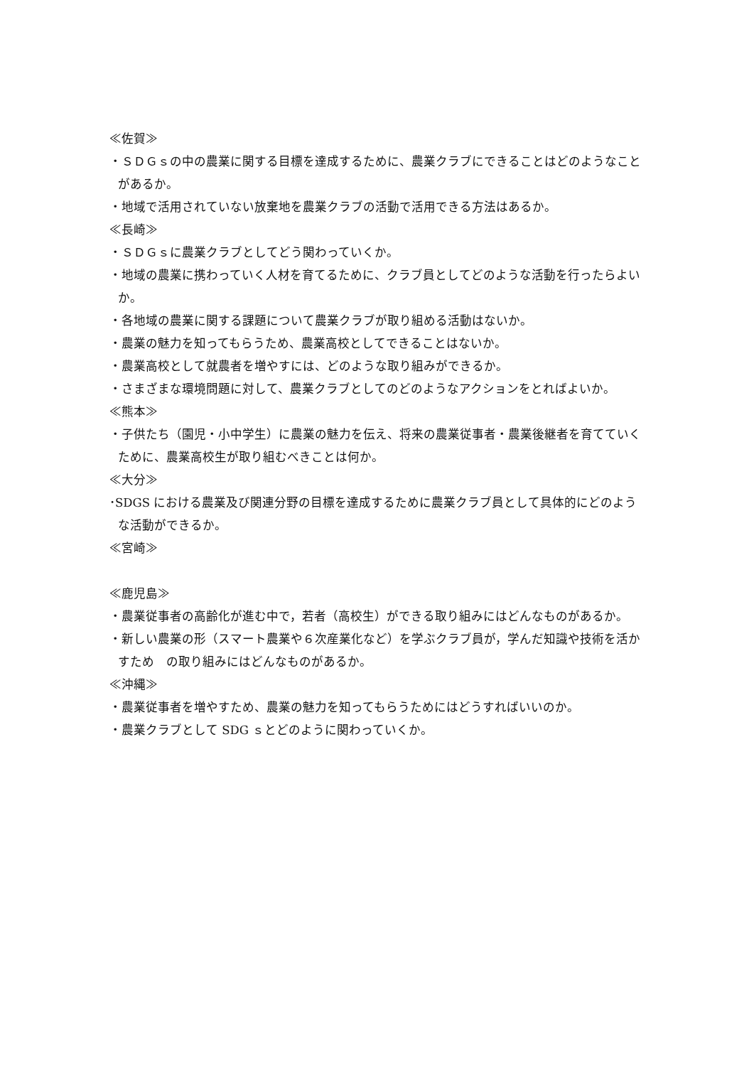≪佐賀≫
・ＳＤＧｓの中の農業に関する目標を達成するために、農業クラブにできることはどのようなことがあるか。
・地域で活用されていない放棄地を農業クラブの活動で活用できる方法はあるか。
≪長崎≫
・ＳＤＧｓに農業クラブとしてどう関わっていくか。
・地域の農業に携わっていく人材を育てるために、クラブ員としてどのような活動を行ったらよいか。
・各地域の農業に関する課題について農業クラブが取り組める活動はないか。
・農業の魅力を知ってもらうため、農業高校としてできることはないか。
・農業高校として就農者を増やすには、どのような取り組みができるか。
・さまざまな環境問題に対して、農業クラブとしてのどのようなアクションをとればよいか。
≪熊本≫
・子供たち（園児・小中学生）に農業の魅力を伝え、将来の農業従事者・農業後継者を育てていくために、農業高校生が取り組むべきことは何か。
≪大分≫
･SDGS における農業及び関連分野の目標を達成するために農業クラブ員として具体的にどのような活動ができるか。
≪宮崎≫
≪鹿児島≫
・農業従事者の高齢化が進む中で，若者（高校生）ができる取り組みにはどんなものがあるか。
・新しい農業の形（スマート農業や６次産業化など）を学ぶクラブ員が，学んだ知識や技術を活かすため　の取り組みにはどんなものがあるか。
≪沖縄≫
・農業従事者を増やすため、農業の魅力を知ってもらうためにはどうすればいいのか。
・農業クラブとして SDG ｓとどのように関わっていくか。